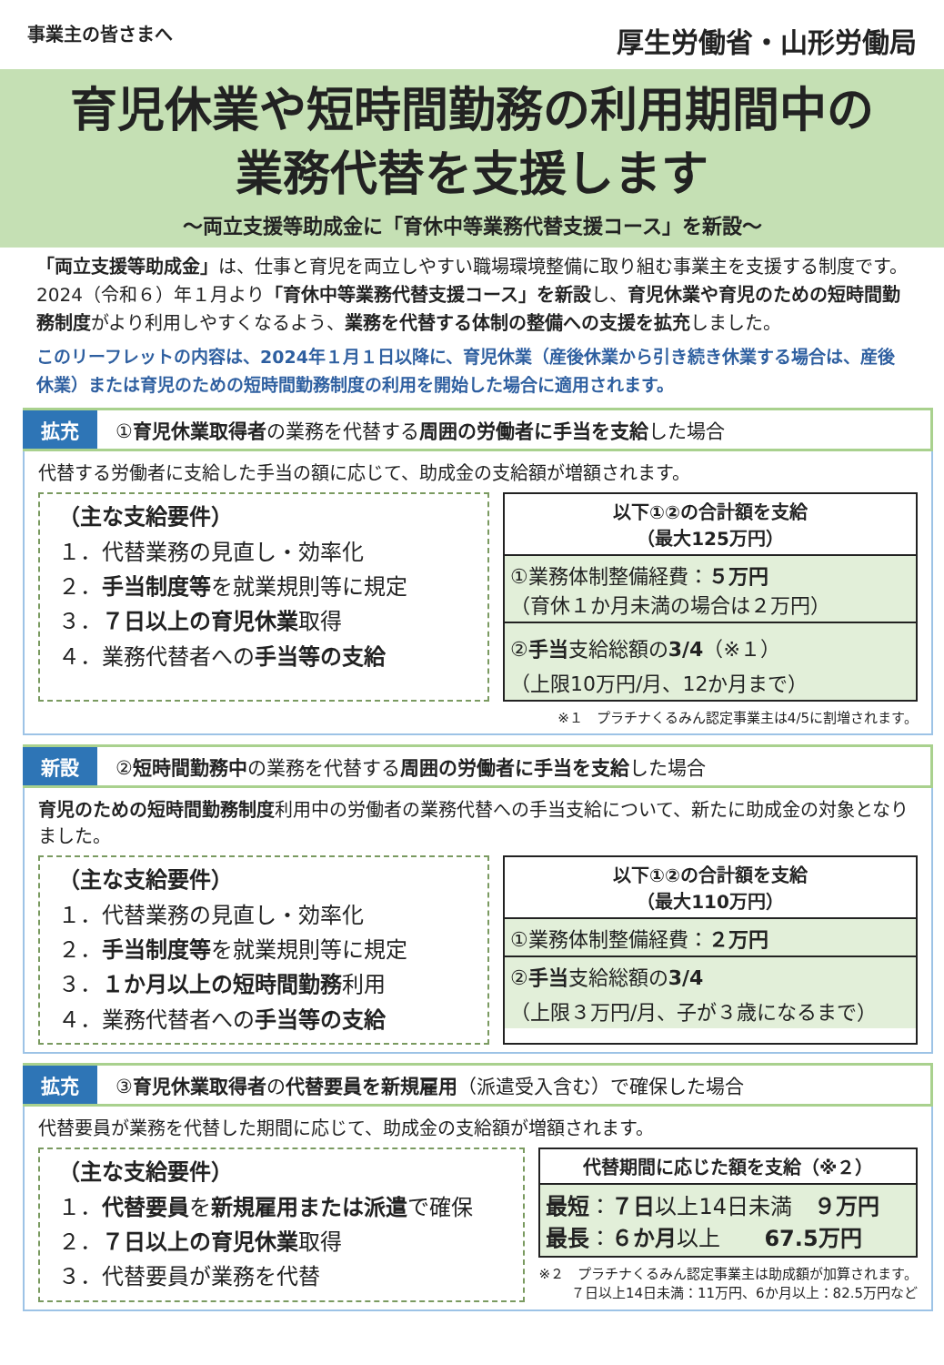事業主の皆さまへ 厚生労働省・山形労働局
育児休業や短時間勤務の利用期間中の
業務代替を支援します
～両立支援等助成金に「育休中等業務代替支援コース」を新設～
「両立支援等助成金」は、仕事と育児を両立しやすい職場環境整備に取り組む事業主を支援する制度です。2024（令和６）年１月より「育休中等業務代替支援コース」を新設し、育児休業や育児のための短時間勤務制度がより利用しやすくなるよう、業務を代替する体制の整備への支援を拡充しました。
このリーフレットの内容は、2024年１月１日以降に、育児休業（産後休業から引き続き休業する場合は、産後休業）または育児のための短時間勤務制度の利用を開始した場合に適用されます。
拡充 ①育児休業取得者の業務を代替する周囲の労働者に手当を支給した場合
代替する労働者に支給した手当の額に応じて、助成金の支給額が増額されます。
（主な支給要件）
１．代替業務の見直し・効率化
２．手当制度等を就業規則等に規定
３．７日以上の育児休業取得
４．業務代替者への手当等の支給
以下①②の合計額を支給
（最大125万円）
①業務体制整備経費：５万円
（育休１か月未満の場合は２万円）
②手当支給総額の3/4（※１）
（上限10万円/月、12か月まで）
※１　プラチナくるみん認定事業主は4/5に割増されます。
新設 ②短時間勤務中の業務を代替する周囲の労働者に手当を支給した場合
育児のための短時間勤務制度利用中の労働者の業務代替への手当支給について、新たに助成金の対象となりました。
（主な支給要件）
１．代替業務の見直し・効率化
２．手当制度等を就業規則等に規定
３．１か月以上の短時間勤務利用
４．業務代替者への手当等の支給
以下①②の合計額を支給
（最大110万円）
①業務体制整備経費：２万円
②手当支給総額の3/4
（上限３万円/月、子が３歳になるまで）
拡充 ③育児休業取得者の代替要員を新規雇用（派遣受入含む）で確保した場合
代替要員が業務を代替した期間に応じて、助成金の支給額が増額されます。
（主な支給要件）
１．代替要員を新規雇用または派遣で確保
２．７日以上の育児休業取得
３．代替要員が業務を代替
代替期間に応じた額を支給（※２）
最短：７日以上14日未満　９万円
最長：６か月以上　　67.5万円
※２　プラチナくるみん認定事業主は助成額が加算されます。
７日以上14日未満：11万円、6か月以上：82.5万円など